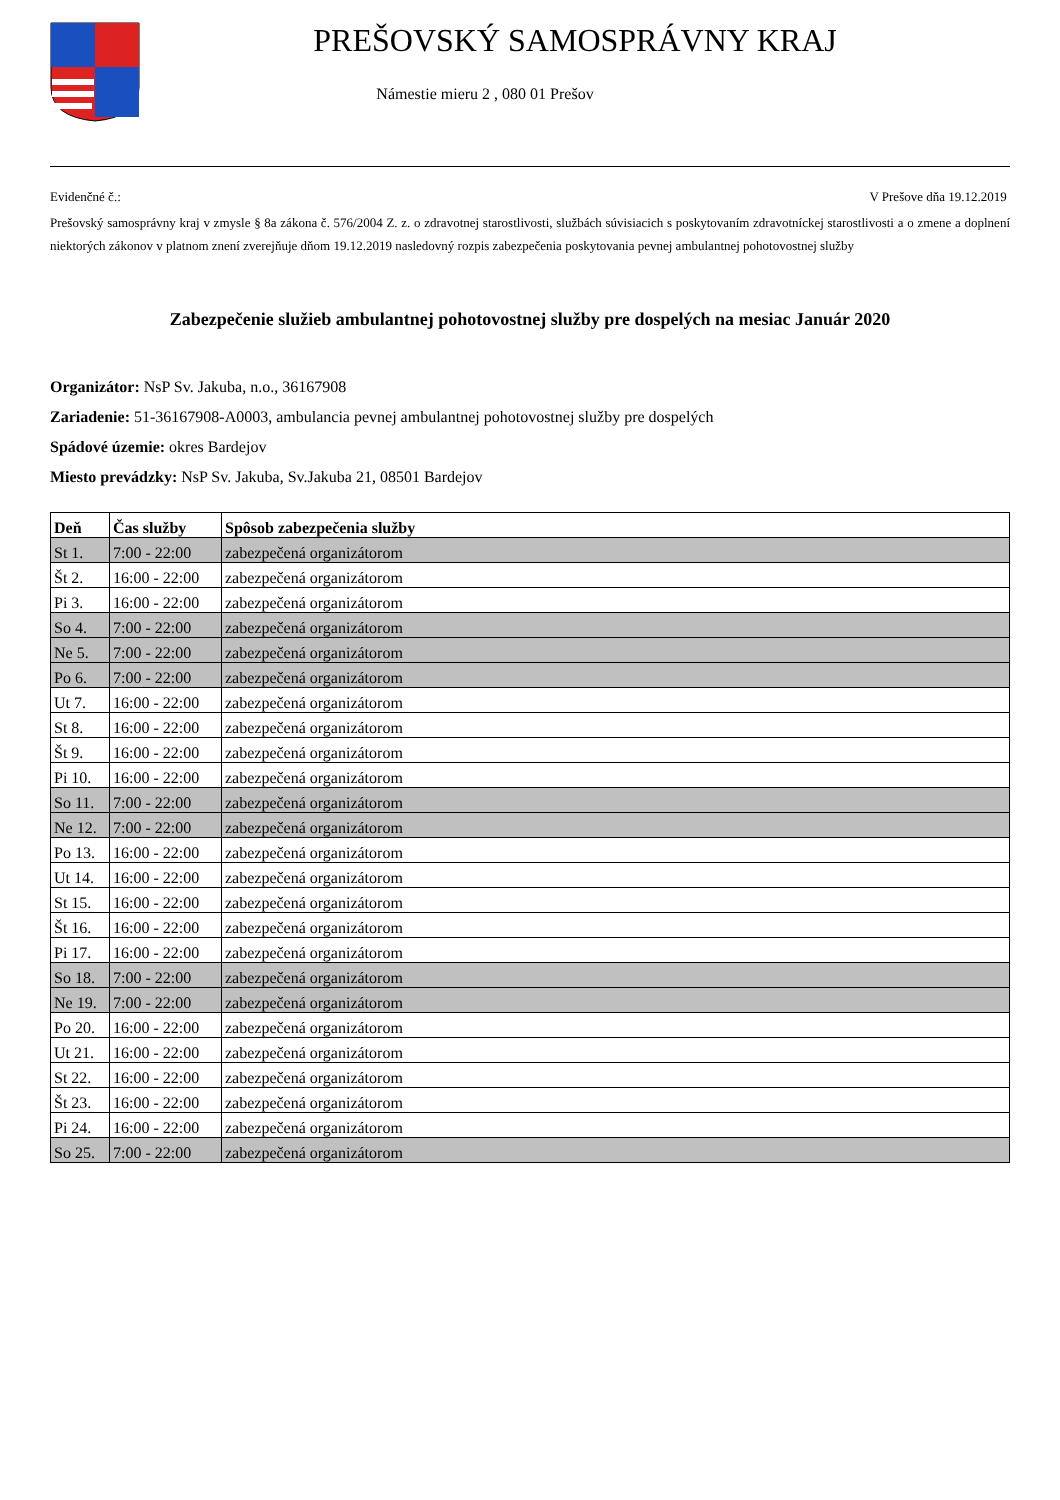PREŠOVSKÝ SAMOSPRÁVNY KRAJ
Námestie mieru 2 , 080 01 Prešov
Evidenčné č.: V Prešove dňa 19.12.2019
Prešovský samosprávny kraj v zmysle § 8a zákona č. 576/2004 Z. z. o zdravotnej starostlivosti, službách súvisiacich s poskytovaním zdravotníckej starostlivosti a o zmene a doplnení niektorých zákonov v platnom znení zverejňuje dňom 19.12.2019 nasledovný rozpis zabezpečenia poskytovania pevnej ambulantnej pohotovostnej služby
Zabezpečenie služieb ambulantnej pohotovostnej služby pre dospelých na mesiac Január 2020
Organizátor: NsP Sv. Jakuba, n.o., 36167908
Zariadenie: 51-36167908-A0003, ambulancia pevnej ambulantnej pohotovostnej služby pre dospelých
Spádové územie: okres Bardejov
Miesto prevádzky: NsP Sv. Jakuba, Sv.Jakuba 21, 08501 Bardejov
| Deň | Čas služby | Spôsob zabezpečenia služby |
| --- | --- | --- |
| St 1. | 7:00 - 22:00 | zabezpečená organizátorom |
| Št 2. | 16:00 - 22:00 | zabezpečená organizátorom |
| Pi 3. | 16:00 - 22:00 | zabezpečená organizátorom |
| So 4. | 7:00 - 22:00 | zabezpečená organizátorom |
| Ne 5. | 7:00 - 22:00 | zabezpečená organizátorom |
| Po 6. | 7:00 - 22:00 | zabezpečená organizátorom |
| Ut 7. | 16:00 - 22:00 | zabezpečená organizátorom |
| St 8. | 16:00 - 22:00 | zabezpečená organizátorom |
| Št 9. | 16:00 - 22:00 | zabezpečená organizátorom |
| Pi 10. | 16:00 - 22:00 | zabezpečená organizátorom |
| So 11. | 7:00 - 22:00 | zabezpečená organizátorom |
| Ne 12. | 7:00 - 22:00 | zabezpečená organizátorom |
| Po 13. | 16:00 - 22:00 | zabezpečená organizátorom |
| Ut 14. | 16:00 - 22:00 | zabezpečená organizátorom |
| St 15. | 16:00 - 22:00 | zabezpečená organizátorom |
| Št 16. | 16:00 - 22:00 | zabezpečená organizátorom |
| Pi 17. | 16:00 - 22:00 | zabezpečená organizátorom |
| So 18. | 7:00 - 22:00 | zabezpečená organizátorom |
| Ne 19. | 7:00 - 22:00 | zabezpečená organizátorom |
| Po 20. | 16:00 - 22:00 | zabezpečená organizátorom |
| Ut 21. | 16:00 - 22:00 | zabezpečená organizátorom |
| St 22. | 16:00 - 22:00 | zabezpečená organizátorom |
| Št 23. | 16:00 - 22:00 | zabezpečená organizátorom |
| Pi 24. | 16:00 - 22:00 | zabezpečená organizátorom |
| So 25. | 7:00 - 22:00 | zabezpečená organizátorom |